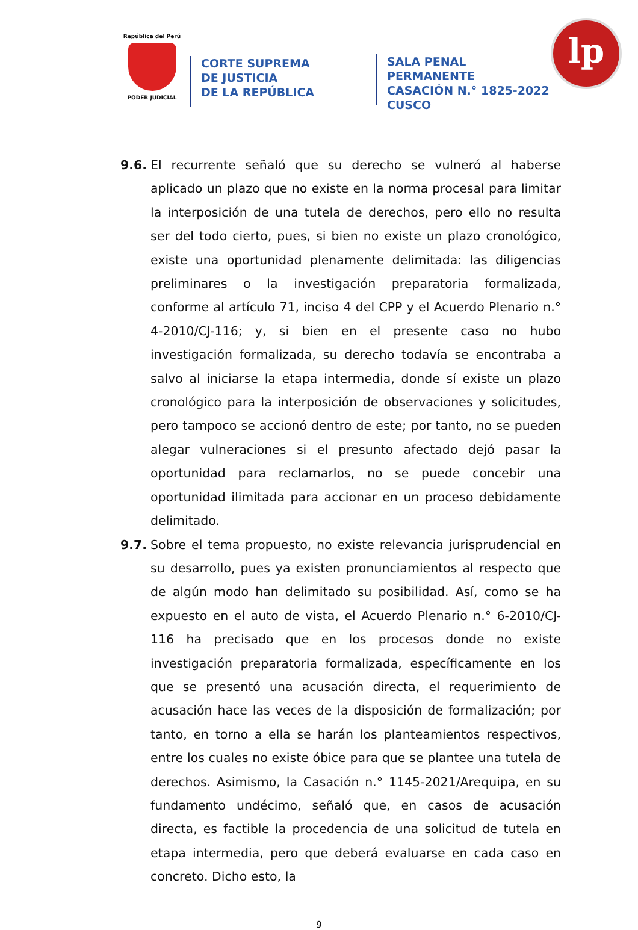República del Perú
PODER JUDICIAL
CORTE SUPREMA
DE JUSTICIA
DE LA REPÚBLICA
SALA PENAL PERMANENTE
CASACIÓN N.° 1825-2022
CUSCO
lp
9.6. El recurrente señaló que su derecho se vulneró al haberse aplicado un plazo que no existe en la norma procesal para limitar la interposición de una tutela de derechos, pero ello no resulta ser del todo cierto, pues, si bien no existe un plazo cronológico, existe una oportunidad plenamente delimitada: las diligencias preliminares o la investigación preparatoria formalizada, conforme al artículo 71, inciso 4 del CPP y el Acuerdo Plenario n.° 4-2010/CJ-116; y, si bien en el presente caso no hubo investigación formalizada, su derecho todavía se encontraba a salvo al iniciarse la etapa intermedia, donde sí existe un plazo cronológico para la interposición de observaciones y solicitudes, pero tampoco se accionó dentro de este; por tanto, no se pueden alegar vulneraciones si el presunto afectado dejó pasar la oportunidad para reclamarlos, no se puede concebir una oportunidad ilimitada para accionar en un proceso debidamente delimitado.
9.7. Sobre el tema propuesto, no existe relevancia jurisprudencial en su desarrollo, pues ya existen pronunciamientos al respecto que de algún modo han delimitado su posibilidad. Así, como se ha expuesto en el auto de vista, el Acuerdo Plenario n.° 6-2010/CJ-116 ha precisado que en los procesos donde no existe investigación preparatoria formalizada, específicamente en los que se presentó una acusación directa, el requerimiento de acusación hace las veces de la disposición de formalización; por tanto, en torno a ella se harán los planteamientos respectivos, entre los cuales no existe óbice para que se plantee una tutela de derechos. Asimismo, la Casación n.° 1145-2021/Arequipa, en su fundamento undécimo, señaló que, en casos de acusación directa, es factible la procedencia de una solicitud de tutela en etapa intermedia, pero que deberá evaluarse en cada caso en concreto. Dicho esto, la
9